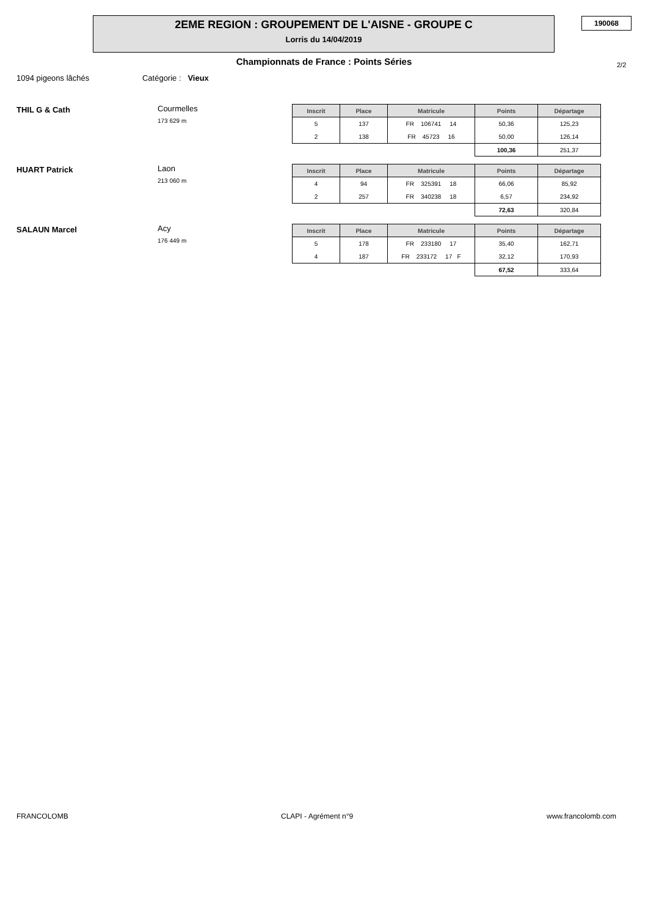2EME REGION : GROUPEMENT DE L'AISNE - GROUPE C
Lorris du 14/04/2019
190068
Championnats de France : Points Séries 2/2
1094 pigeons lâchés Catégorie : Vieux
THIL G & Cath Courmelles
173 629 m
| Inscrit | Place | Matricule | Points | Départage |
| --- | --- | --- | --- | --- |
| 5 | 137 | FR 106741 14 | 50,36 | 125,23 |
| 2 | 138 | FR 45723 16 | 50,00 | 126,14 |
| | | | 100,36 | 251,37 |
HUART Patrick Laon
213 060 m
| Inscrit | Place | Matricule | Points | Départage |
| --- | --- | --- | --- | --- |
| 4 | 94 | FR 325391 18 | 66,06 | 85,92 |
| 2 | 257 | FR 340238 18 | 6,57 | 234,92 |
| | | | 72,63 | 320,84 |
SALAUN Marcel Acy
176 449 m
| Inscrit | Place | Matricule | Points | Départage |
| --- | --- | --- | --- | --- |
| 5 | 178 | FR 233180 17 | 35,40 | 162,71 |
| 4 | 187 | FR 233172 17 F | 32,12 | 170,93 |
| | | | 67,52 | 333,64 |
FRANCOLOMB CLAPI - Agrément n°9 www.francolomb.com